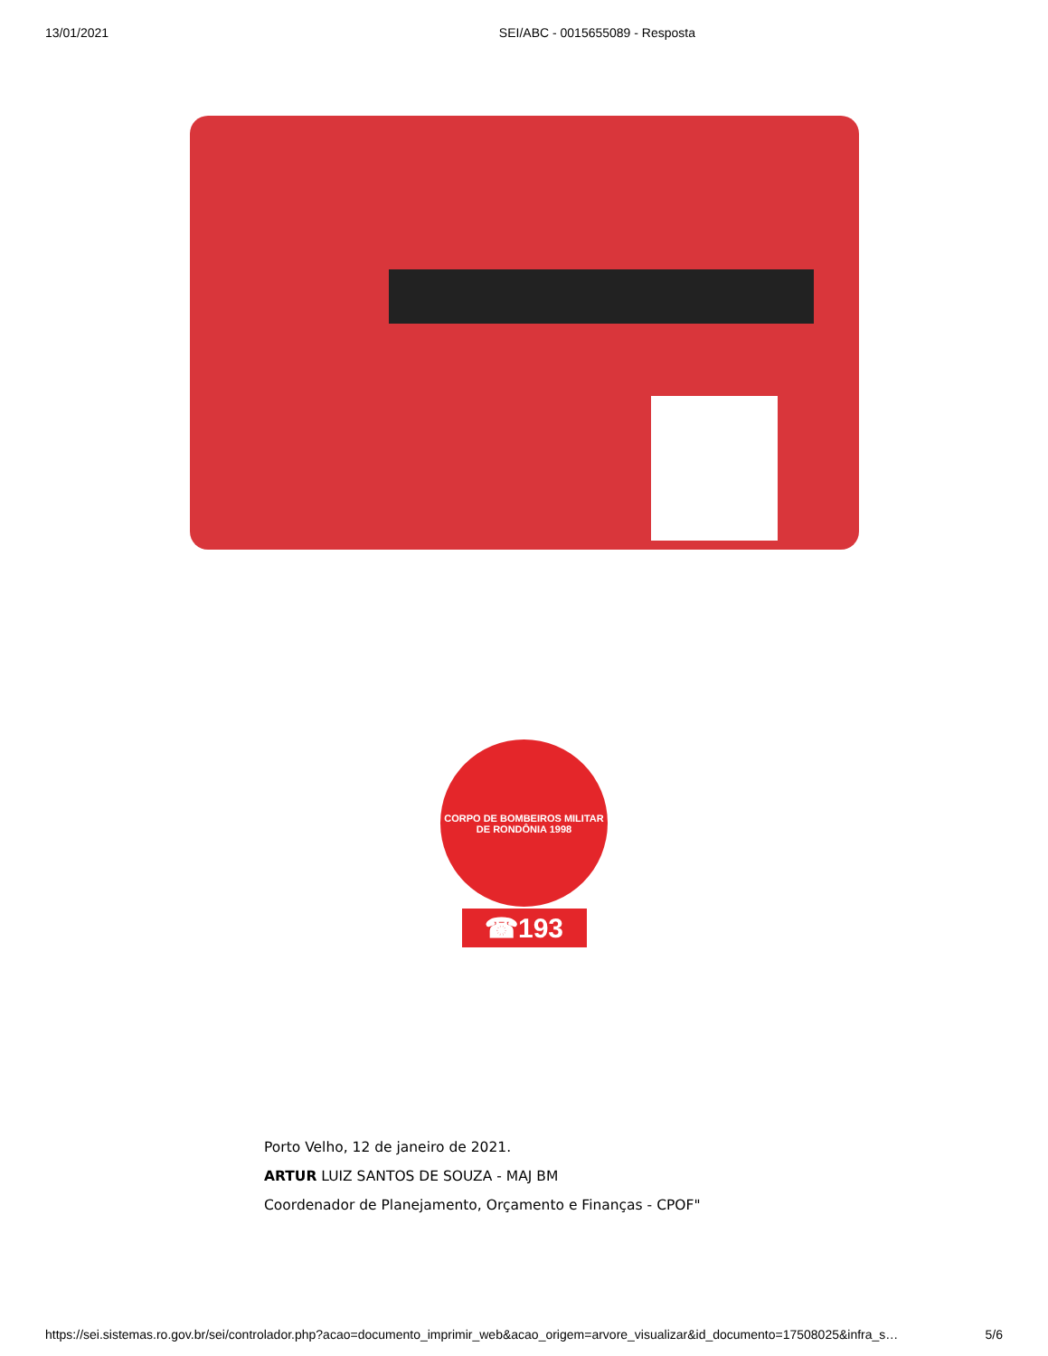13/01/2021 SEI/ABC - 0015655089 - Resposta
CORPO DE BOMBEIROS MILITAR DE RONDÔNIA 1998
☎193
Porto Velho, 12 de janeiro de 2021.
ARTUR LUIZ SANTOS DE SOUZA - MAJ BM
Coordenador de Planejamento, Orçamento e Finanças - CPOF"
https://sei.sistemas.ro.gov.br/sei/controlador.php?acao=documento_imprimir_web&acao_origem=arvore_visualizar&id_documento=17508025&infra_s… 5/6